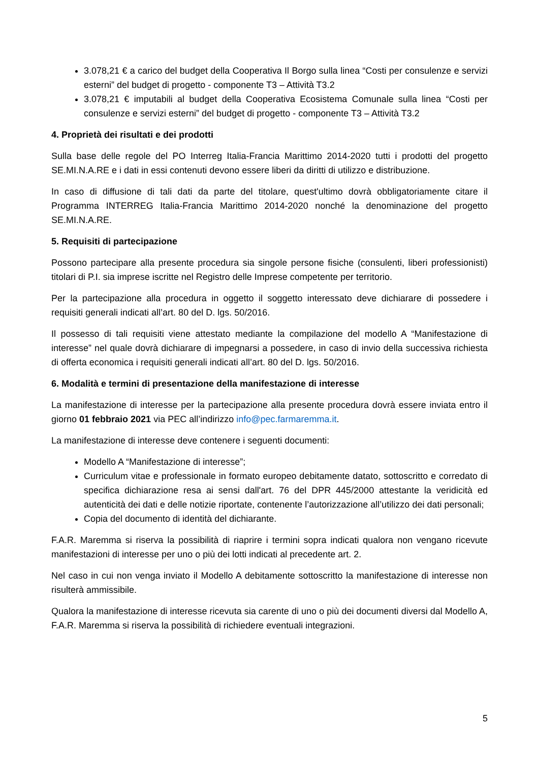3.078,21 € a carico del budget della Cooperativa Il Borgo sulla linea “Costi per consulenze e servizi esterni” del budget di progetto - componente T3 – Attività T3.2
3.078,21 € imputabili al budget della Cooperativa Ecosistema Comunale sulla linea “Costi per consulenze e servizi esterni” del budget di progetto - componente T3 – Attività T3.2
4. Proprietà dei risultati e dei prodotti
Sulla base delle regole del PO Interreg Italia-Francia Marittimo 2014-2020 tutti i prodotti del progetto SE.MI.N.A.RE e i dati in essi contenuti devono essere liberi da diritti di utilizzo e distribuzione.
In caso di diffusione di tali dati da parte del titolare, quest'ultimo dovrà obbligatoriamente citare il Programma INTERREG Italia-Francia Marittimo 2014-2020 nonché la denominazione del progetto SE.MI.N.A.RE.
5. Requisiti di partecipazione
Possono partecipare alla presente procedura sia singole persone fisiche (consulenti, liberi professionisti) titolari di P.I. sia imprese iscritte nel Registro delle Imprese competente per territorio.
Per la partecipazione alla procedura in oggetto il soggetto interessato deve dichiarare di possedere i requisiti generali indicati all’art. 80 del D. lgs. 50/2016.
Il possesso di tali requisiti viene attestato mediante la compilazione del modello A “Manifestazione di interesse” nel quale dovrà dichiarare di impegnarsi a possedere, in caso di invio della successiva richiesta di offerta economica i requisiti generali indicati all’art. 80 del D. lgs. 50/2016.
6. Modalità e termini di presentazione della manifestazione di interesse
La manifestazione di interesse per la partecipazione alla presente procedura dovrà essere inviata entro il giorno 01 febbraio 2021 via PEC all’indirizzo info@pec.farmaremma.it.
La manifestazione di interesse deve contenere i seguenti documenti:
Modello A “Manifestazione di interesse”;
Curriculum vitae e professionale in formato europeo debitamente datato, sottoscritto e corredato di specifica dichiarazione resa ai sensi dall'art. 76 del DPR 445/2000 attestante la veridicità ed autenticità dei dati e delle notizie riportate, contenente l’autorizzazione all’utilizzo dei dati personali;
Copia del documento di identità del dichiarante.
F.A.R. Maremma si riserva la possibilità di riaprire i termini sopra indicati qualora non vengano ricevute manifestazioni di interesse per uno o più dei lotti indicati al precedente art. 2.
Nel caso in cui non venga inviato il Modello A debitamente sottoscritto la manifestazione di interesse non risulterà ammissibile.
Qualora la manifestazione di interesse ricevuta sia carente di uno o più dei documenti diversi dal Modello A, F.A.R. Maremma si riserva la possibilità di richiedere eventuali integrazioni.
5